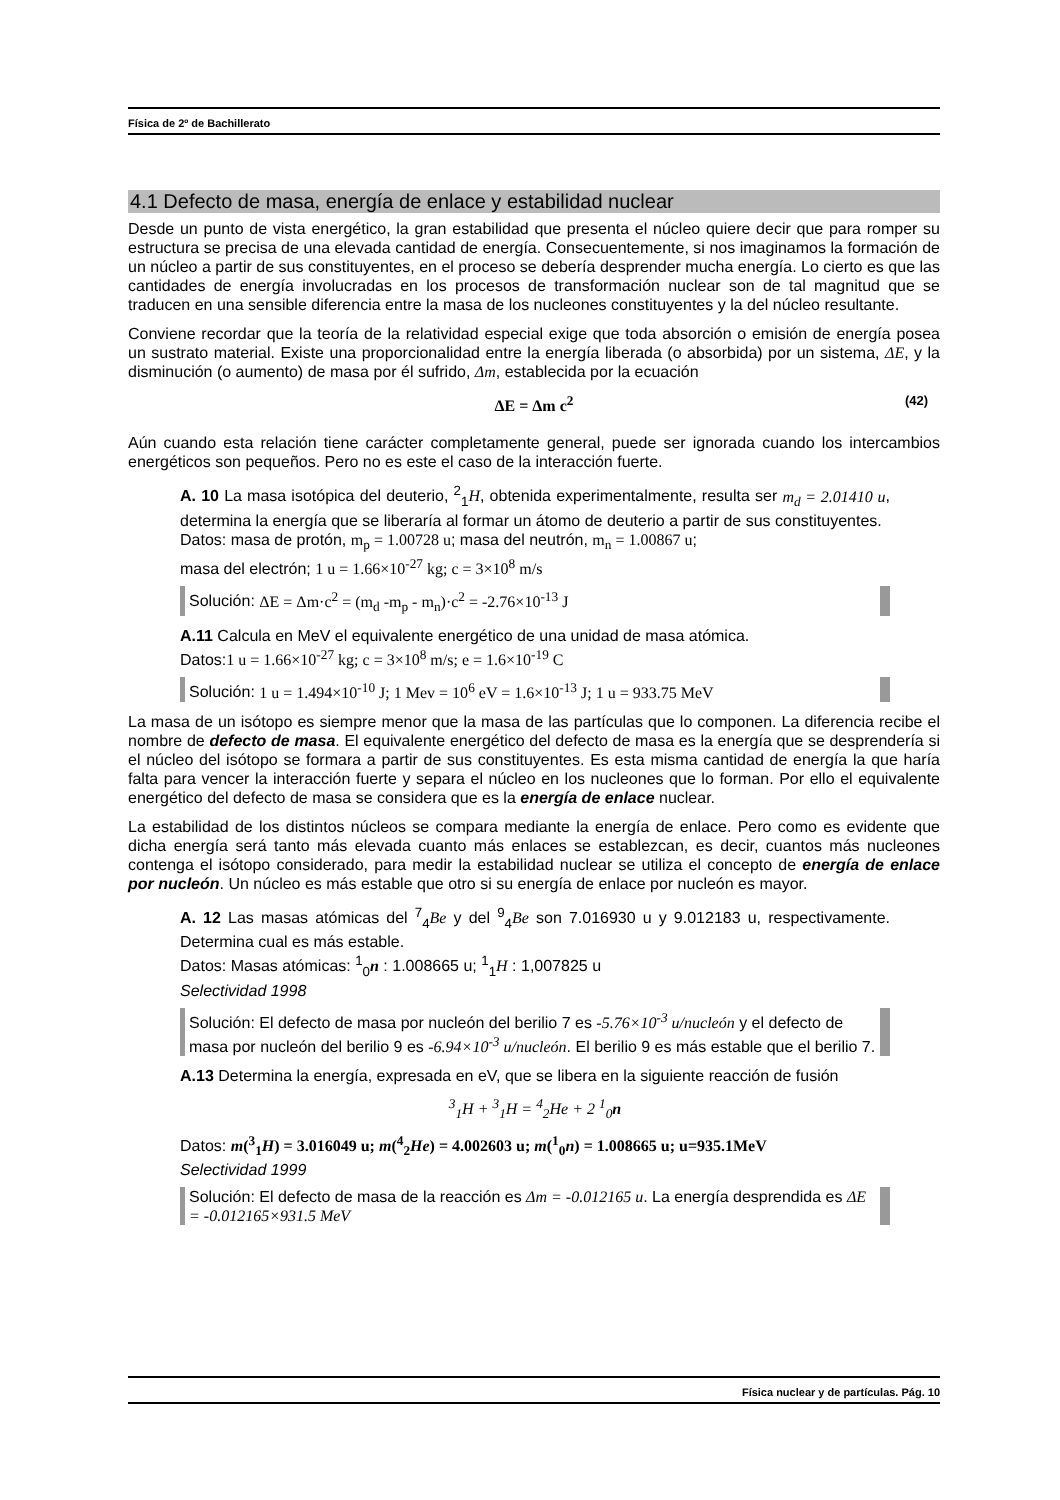Física de 2º de Bachillerato
4.1 Defecto de masa, energía de enlace y estabilidad nuclear
Desde un punto de vista energético, la gran estabilidad que presenta el núcleo quiere decir que para romper su estructura se precisa de una elevada cantidad de energía. Consecuentemente, si nos imaginamos la formación de un núcleo a partir de sus constituyentes, en el proceso se debería desprender mucha energía. Lo cierto es que las cantidades de energía involucradas en los procesos de transformación nuclear son de tal magnitud que se traducen en una sensible diferencia entre la masa de los nucleones constituyentes y la del núcleo resultante.
Conviene recordar que la teoría de la relatividad especial exige que toda absorción o emisión de energía posea un sustrato material. Existe una proporcionalidad entre la energía liberada (o absorbida) por un sistema, ΔE, y la disminución (o aumento) de masa por él sufrido, Δm, establecida por la ecuación
ΔE = Δm c<sup>2</sup> (42)
Aún cuando esta relación tiene carácter completamente general, puede ser ignorada cuando los intercambios energéticos son pequeños. Pero no es este el caso de la interacción fuerte.
A. 10 La masa isotópica del deuterio, <sup>2</sup><sub>1</sub>H, obtenida experimentalmente, resulta ser m<sub>d</sub> = 2.01410 u, determina la energía que se liberaría al formar un átomo de deuterio a partir de sus constituyentes.
Datos: masa de protón, m<sub>p</sub> = 1.00728 u; masa del neutrón, m<sub>n</sub> = 1.00867 u;
masa del electrón; 1 u = 1.66×10<sup>-27</sup> kg; c = 3×10<sup>8</sup> m/s
Solución: ΔE = Δm·c<sup>2</sup> = (m<sub>d</sub> -m<sub>p</sub> - m<sub>n</sub>)·c<sup>2</sup> = -2.76×10<sup>-13</sup> J
A.11 Calcula en MeV el equivalente energético de una unidad de masa atómica.
Datos:1 u = 1.66×10<sup>-27</sup> kg; c = 3×10<sup>8</sup> m/s; e = 1.6×10<sup>-19</sup> C
Solución: 1 u = 1.494×10<sup>-10</sup> J; 1 Mev = 10<sup>6</sup> eV = 1.6×10<sup>-13</sup> J; 1 u = 933.75 MeV
La masa de un isótopo es siempre menor que la masa de las partículas que lo componen. La diferencia recibe el nombre de defecto de masa. El equivalente energético del defecto de masa es la energía que se desprendería si el núcleo del isótopo se formara a partir de sus constituyentes. Es esta misma cantidad de energía la que haría falta para vencer la interacción fuerte y separa el núcleo en los nucleones que lo forman. Por ello el equivalente energético del defecto de masa se considera que es la energía de enlace nuclear.
La estabilidad de los distintos núcleos se compara mediante la energía de enlace. Pero como es evidente que dicha energía será tanto más elevada cuanto más enlaces se establezcan, es decir, cuantos más nucleones contenga el isótopo considerado, para medir la estabilidad nuclear se utiliza el concepto de energía de enlace por nucleón. Un núcleo es más estable que otro si su energía de enlace por nucleón es mayor.
A. 12 Las masas atómicas del <sup>7</sup><sub>4</sub>Be y del <sup>9</sup><sub>4</sub>Be son 7.016930 u y 9.012183 u, respectivamente. Determina cual es más estable.
Datos: Masas atómicas: <sup>1</sup><sub>0</sub>n : 1.008665 u; <sup>1</sup><sub>1</sub>H : 1,007825 u
Selectividad 1998
Solución: El defecto de masa por nucleón del berilio 7 es -5.76×10<sup>-3</sup> u/nucleón y el defecto de masa por nucleón del berilio 9 es -6.94×10<sup>-3</sup> u/nucleón. El berilio 9 es más estable que el berilio 7.
A.13 Determina la energía, expresada en eV, que se libera en la siguiente reacción de fusión
<sup>3</sup> <sub>1</sub>H + <sup>3</sup><sub>1</sub>H = <sup>4</sup><sub>2</sub>He + 2 <sup>1</sup><sub>0</sub>n
Datos: m(<sup>3</sup><sub>1</sub>H) = 3.016049 u; m(<sup>4</sup><sub>2</sub>He) = 4.002603 u; m(<sup>1</sup><sub>0</sub>n) = 1.008665 u; u=935.1MeV
Selectividad 1999
Solución: El defecto de masa de la reacción es Δm = -0.012165 u. La energía desprendida es ΔE = -0.012165×931.5 MeV
Física nuclear y de partículas. Pág. 10